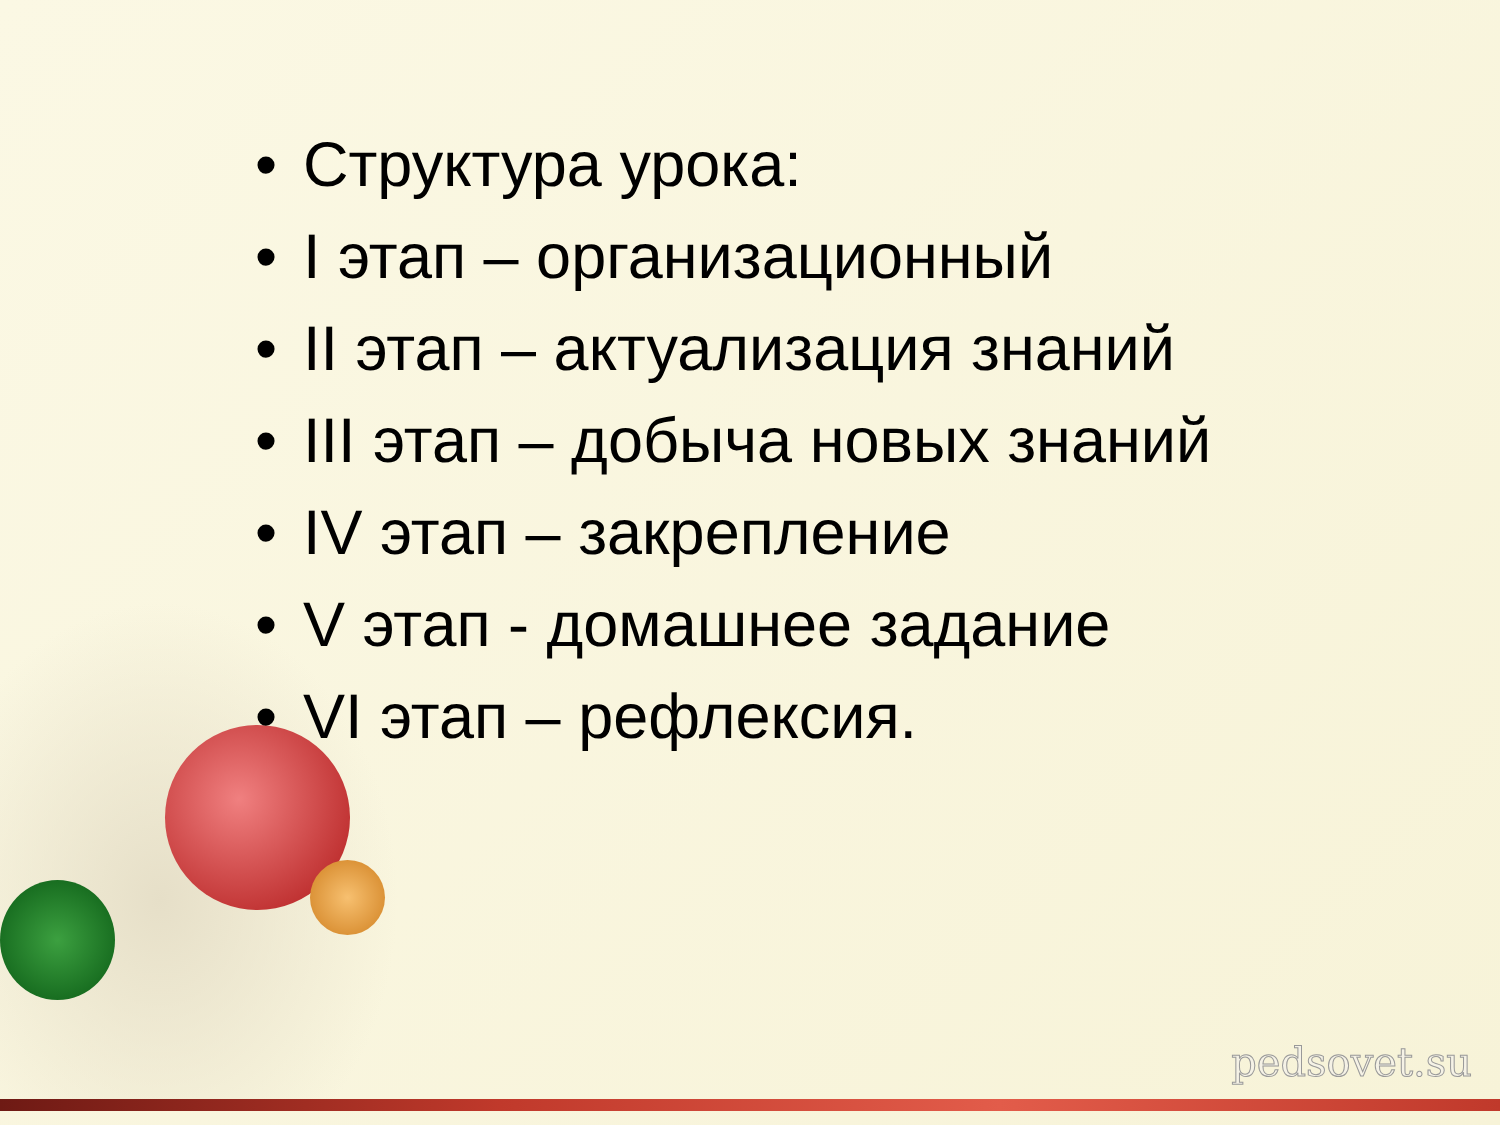• Структура урока:
• I этап – организационный
• II этап – актуализация знаний
• III этап – добыча новых знаний
• IV этап – закрепление
• V этап - домашнее задание
• VI этап – рефлексия.
pedsovet.su